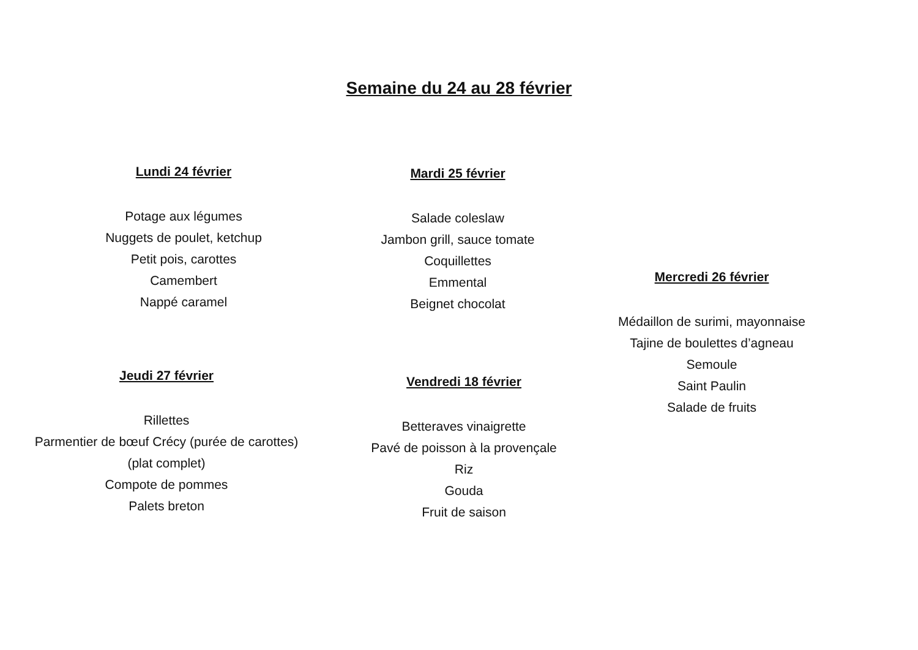Semaine du 24 au 28 février
Lundi 24 février
Potage aux légumes
Nuggets de poulet, ketchup
Petit pois, carottes
Camembert
Nappé caramel
Mardi 25 février
Salade coleslaw
Jambon grill, sauce tomate
Coquillettes
Emmental
Beignet chocolat
Mercredi 26 février
Médaillon de surimi, mayonnaise
Tajine de boulettes d’agneau
Semoule
Saint Paulin
Salade de fruits
Jeudi 27 février
Rillettes
Parmentier de bœuf Crécy (purée de carottes)
(plat complet)
Compote de pommes
Palets breton
Vendredi 18 février
Betteraves vinaigrette
Pavé de poisson à la provençale
Riz
Gouda
Fruit de saison